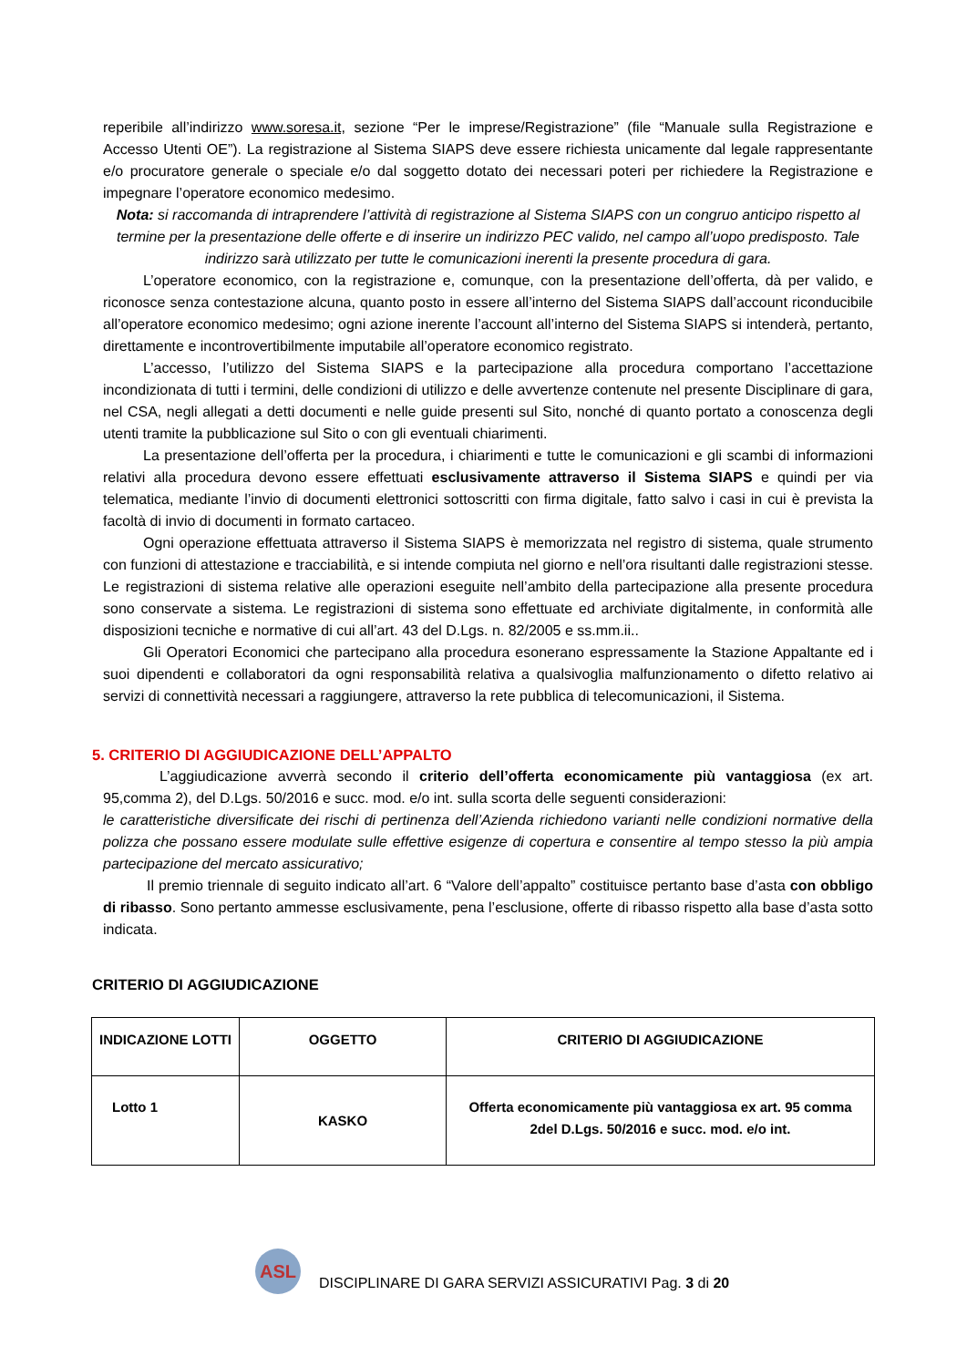reperibile all’indirizzo www.soresa.it, sezione “Per le imprese/Registrazione” (file “Manuale sulla Registrazione e Accesso Utenti OE”). La registrazione al Sistema SIAPS deve essere richiesta unicamente dal legale rappresentante e/o procuratore generale o speciale e/o dal soggetto dotato dei necessari poteri per richiedere la Registrazione e impegnare l’operatore economico medesimo.
Nota: si raccomanda di intraprendere l’attività di registrazione al Sistema SIAPS con un congruo anticipo rispetto al termine per la presentazione delle offerte e di inserire un indirizzo PEC valido, nel campo all’uopo predisposto. Tale indirizzo sarà utilizzato per tutte le comunicazioni inerenti la presente procedura di gara.
L’operatore economico, con la registrazione e, comunque, con la presentazione dell’offerta, dà per valido, e riconosce senza contestazione alcuna, quanto posto in essere all’interno del Sistema SIAPS dall’account riconducibile all’operatore economico medesimo; ogni azione inerente l’account all’interno del Sistema SIAPS si intenderà, pertanto, direttamente e incontrovertibilmente imputabile all’operatore economico registrato.
L’accesso, l’utilizzo del Sistema SIAPS e la partecipazione alla procedura comportano l’accettazione incondizionata di tutti i termini, delle condizioni di utilizzo e delle avvertenze contenute nel presente Disciplinare di gara, nel CSA, negli allegati a detti documenti e nelle guide presenti sul Sito, nonché di quanto portato a conoscenza degli utenti tramite la pubblicazione sul Sito o con gli eventuali chiarimenti.
La presentazione dell’offerta per la procedura, i chiarimenti e tutte le comunicazioni e gli scambi di informazioni relativi alla procedura devono essere effettuati esclusivamente attraverso il Sistema SIAPS e quindi per via telematica, mediante l’invio di documenti elettronici sottoscritti con firma digitale, fatto salvo i casi in cui è prevista la facoltà di invio di documenti in formato cartaceo.
Ogni operazione effettuata attraverso il Sistema SIAPS è memorizzata nel registro di sistema, quale strumento con funzioni di attestazione e tracciabilità, e si intende compiuta nel giorno e nell’ora risultanti dalle registrazioni stesse. Le registrazioni di sistema relative alle operazioni eseguite nell’ambito della partecipazione alla presente procedura sono conservate a sistema. Le registrazioni di sistema sono effettuate ed archiviate digitalmente, in conformità alle disposizioni tecniche e normative di cui all’art. 43 del D.Lgs. n. 82/2005 e ss.mm.ii..
Gli Operatori Economici che partecipano alla procedura esonerano espressamente la Stazione Appaltante ed i suoi dipendenti e collaboratori da ogni responsabilità relativa a qualsivoglia malfunzionamento o difetto relativo ai servizi di connettività necessari a raggiungere, attraverso la rete pubblica di telecomunicazioni, il Sistema.
5. CRITERIO DI AGGIUDICAZIONE DELL’APPALTO
L’aggiudicazione avverrà secondo il criterio dell’offerta economicamente più vantaggiosa (ex art. 95,comma 2), del D.Lgs. 50/2016 e succ. mod. e/o int. sulla scorta delle seguenti considerazioni:
le caratteristiche diversificate dei rischi di pertinenza dell’Azienda richiedono varianti nelle condizioni normative della polizza che possano essere modulate sulle effettive esigenze di copertura e consentire al tempo stesso la più ampia partecipazione del mercato assicurativo;
Il premio triennale di seguito indicato all’art. 6 “Valore dell’appalto” costituisce pertanto base d’asta con obbligo di ribasso. Sono pertanto ammesse esclusivamente, pena l’esclusione, offerte di ribasso rispetto alla base d’asta sotto indicata.
CRITERIO DI AGGIUDICAZIONE
| INDICAZIONE LOTTI | OGGETTO | CRITERIO DI AGGIUDICAZIONE |
| --- | --- | --- |
| Lotto 1 | KASKO | Offerta economicamente più vantaggiosa ex art. 95 comma 2del D.Lgs. 50/2016 e succ. mod. e/o int. |
ASL
DISCIPLINARE DI GARA SERVIZI ASSICURATIVI Pag. 3 di 20